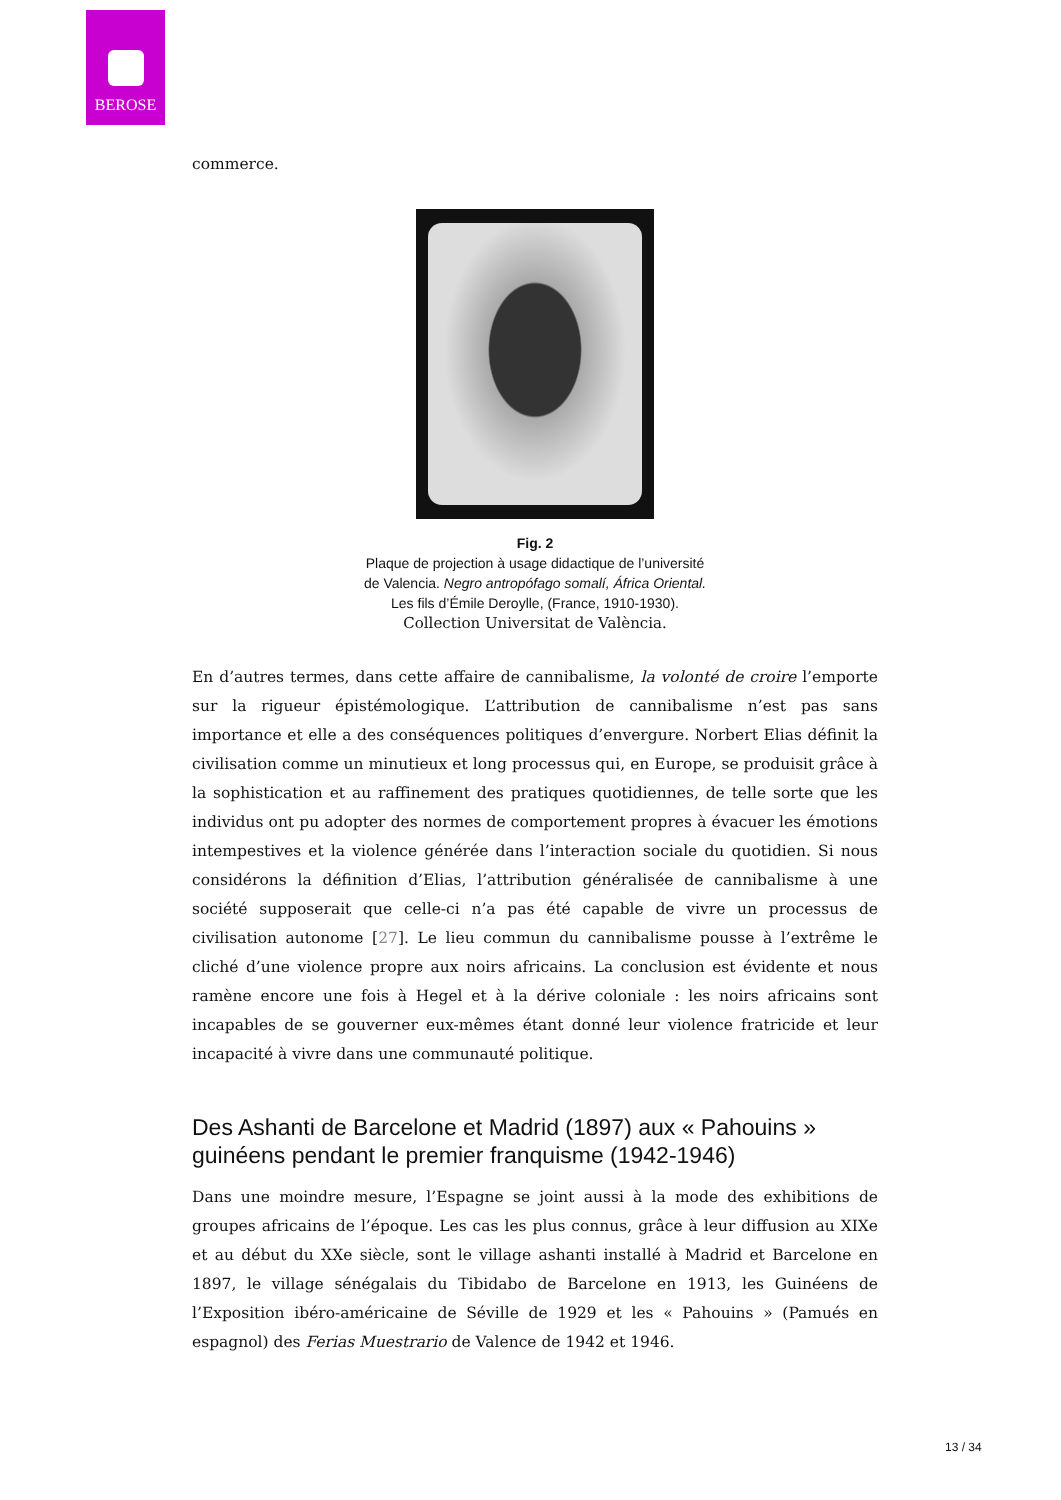BEROSE
commerce.
Fig. 2
Plaque de projection à usage didactique de l’université
de Valencia. Negro antropófago somalí, África Oriental.
Les fils d’Émile Deroylle, (France, 1910-1930).
Collection Universitat de València.
En d’autres termes, dans cette affaire de cannibalisme, la volonté de croire l’emporte sur la rigueur épistémologique. L’attribution de cannibalisme n’est pas sans importance et elle a des conséquences politiques d’envergure. Norbert Elias définit la civilisation comme un minutieux et long processus qui, en Europe, se produisit grâce à la sophistication et au raffinement des pratiques quotidiennes, de telle sorte que les individus ont pu adopter des normes de comportement propres à évacuer les émotions intempestives et la violence générée dans l’interaction sociale du quotidien. Si nous considérons la définition d’Elias, l’attribution généralisée de cannibalisme à une société supposerait que celle-ci n’a pas été capable de vivre un processus de civilisation autonome [27]. Le lieu commun du cannibalisme pousse à l’extrême le cliché d’une violence propre aux noirs africains. La conclusion est évidente et nous ramène encore une fois à Hegel et à la dérive coloniale : les noirs africains sont incapables de se gouverner eux-mêmes étant donné leur violence fratricide et leur incapacité à vivre dans une communauté politique.
Des Ashanti de Barcelone et Madrid (1897) aux « Pahouins » guinéens pendant le premier franquisme (1942-1946)
Dans une moindre mesure, l’Espagne se joint aussi à la mode des exhibitions de groupes africains de l’époque. Les cas les plus connus, grâce à leur diffusion au XIXe et au début du XXe siècle, sont le village ashanti installé à Madrid et Barcelone en 1897, le village sénégalais du Tibidabo de Barcelone en 1913, les Guinéens de l’Exposition ibéro-américaine de Séville de 1929 et les « Pahouins » (Pamués en espagnol) des Ferias Muestrario de Valence de 1942 et 1946.
13 / 34